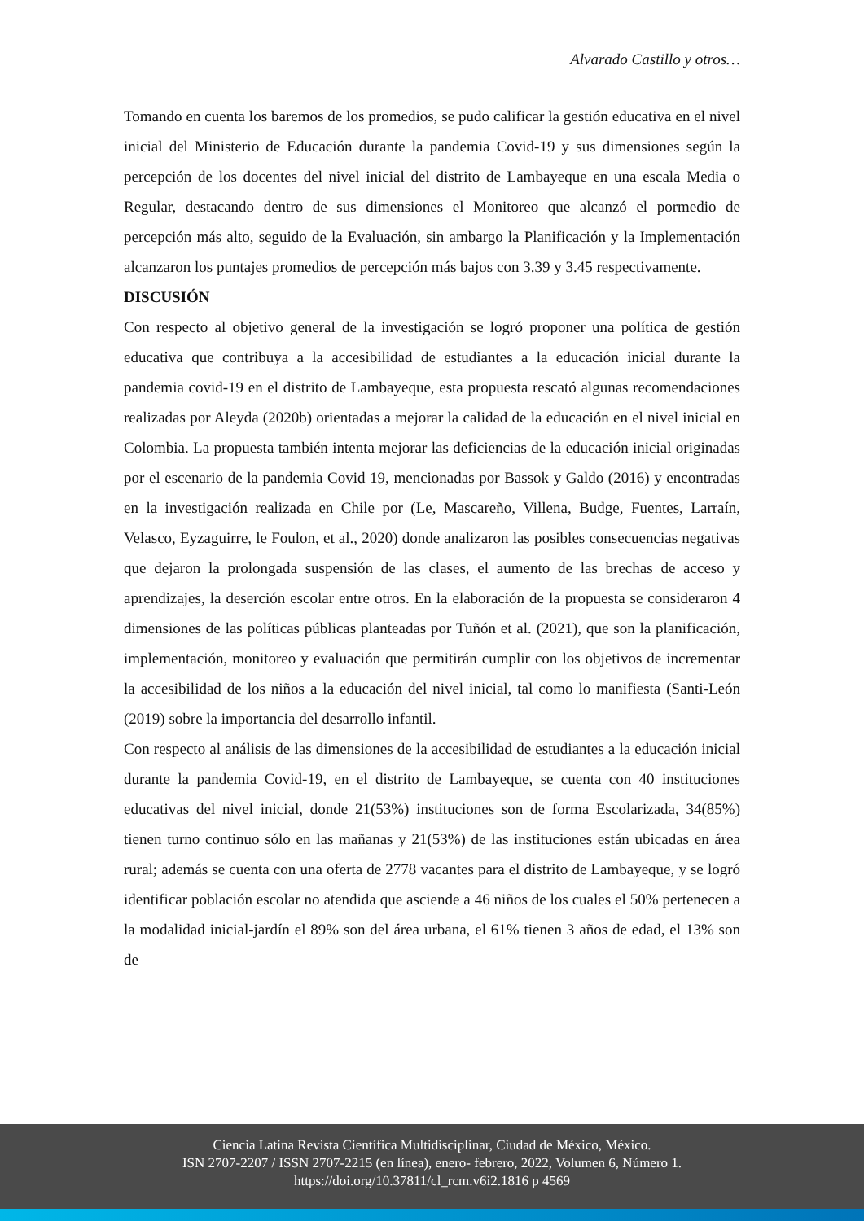Alvarado Castillo y otros…
Tomando en cuenta los baremos de los promedios, se pudo calificar la gestión educativa en el nivel inicial del Ministerio de Educación durante la pandemia Covid-19 y sus dimensiones según la percepción de los docentes del nivel inicial del distrito de Lambayeque en una escala Media o Regular, destacando dentro de sus dimensiones el Monitoreo que alcanzó el pormedio de percepción más alto, seguido de la Evaluación, sin ambargo la Planificación y la Implementación alcanzaron los puntajes promedios de percepción más bajos con 3.39 y 3.45 respectivamente.
DISCUSIÓN
Con respecto al objetivo general de la investigación se logró proponer una política de gestión educativa que contribuya a la accesibilidad de estudiantes a la educación inicial durante la pandemia covid-19 en el distrito de Lambayeque, esta propuesta rescató algunas recomendaciones realizadas por Aleyda (2020b) orientadas a mejorar la calidad de la educación en el nivel inicial en Colombia. La propuesta también intenta mejorar las deficiencias de la educación inicial originadas por el escenario de la pandemia Covid 19, mencionadas por Bassok y Galdo (2016) y encontradas en la investigación realizada en Chile por (Le, Mascareño, Villena, Budge, Fuentes, Larraín, Velasco, Eyzaguirre, le Foulon, et al., 2020) donde analizaron las posibles consecuencias negativas que dejaron la prolongada suspensión de las clases, el aumento de las brechas de acceso y aprendizajes, la deserción escolar entre otros. En la elaboración de la propuesta se consideraron 4 dimensiones de las políticas públicas planteadas por Tuñón et al. (2021), que son la planificación, implementación, monitoreo y evaluación que permitirán cumplir con los objetivos de incrementar la accesibilidad de los niños a la educación del nivel inicial, tal como lo manifiesta (Santi-León (2019) sobre la importancia del desarrollo infantil.
Con respecto al análisis de las dimensiones de la accesibilidad de estudiantes a la educación inicial durante la pandemia Covid-19, en el distrito de Lambayeque, se cuenta con 40 instituciones educativas del nivel inicial, donde 21(53%) instituciones son de forma Escolarizada, 34(85%) tienen turno continuo sólo en las mañanas y 21(53%) de las instituciones están ubicadas en área rural; además se cuenta con una oferta de 2778 vacantes para el distrito de Lambayeque, y se logró identificar población escolar no atendida que asciende a 46 niños de los cuales el 50% pertenecen a la modalidad inicial-jardín el 89% son del área urbana, el 61% tienen 3 años de edad, el 13% son de
Ciencia Latina Revista Científica Multidisciplinar, Ciudad de México, México.
ISN 2707-2207 / ISSN 2707-2215 (en línea), enero- febrero, 2022, Volumen 6, Número 1.
https://doi.org/10.37811/cl_rcm.v6i2.1816 p 4569